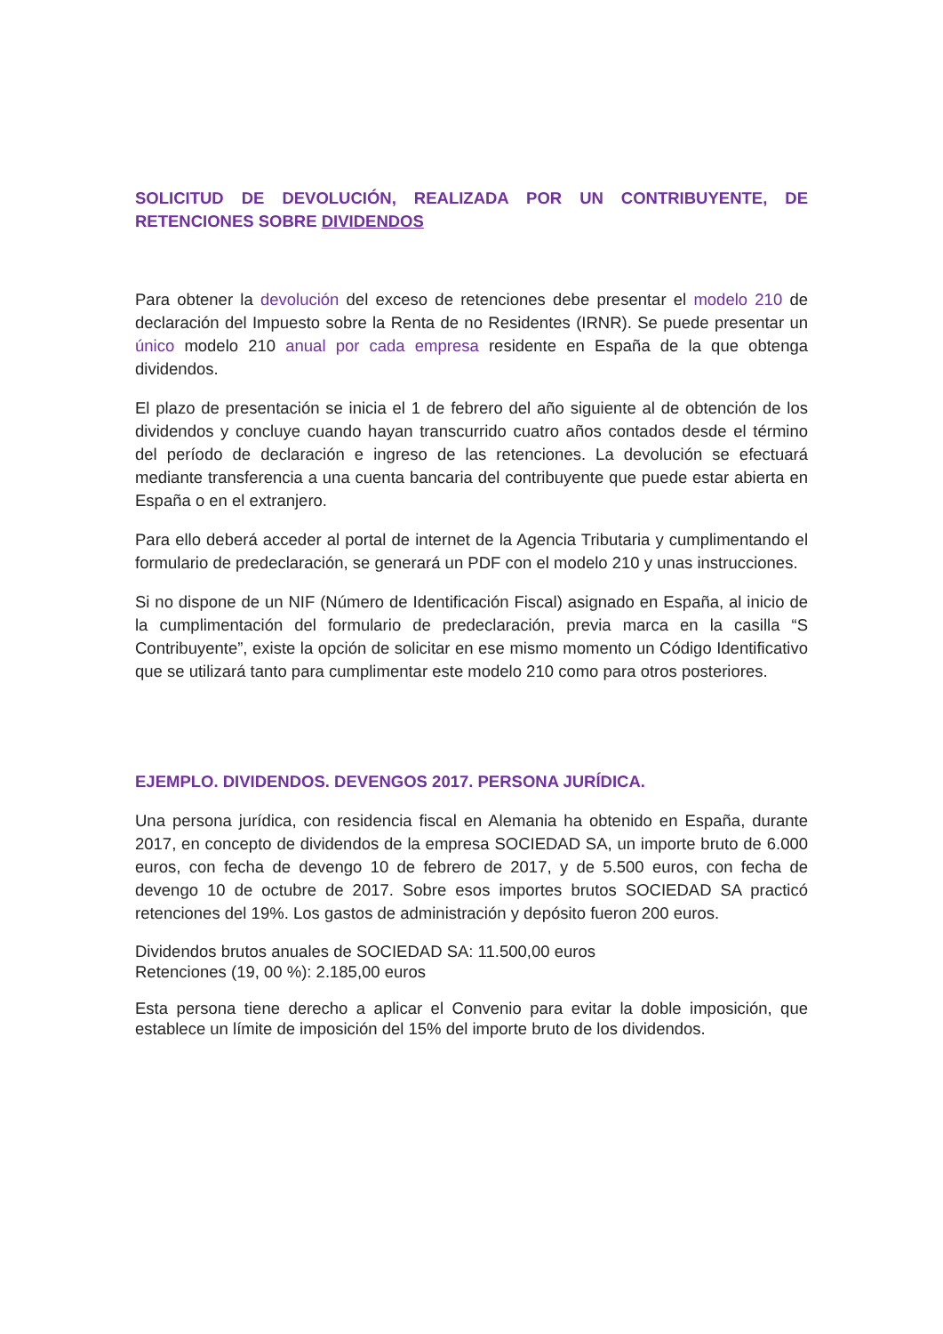SOLICITUD DE DEVOLUCIÓN, REALIZADA POR UN CONTRIBUYENTE, DE RETENCIONES SOBRE DIVIDENDOS
Para obtener la devolución del exceso de retenciones debe presentar el modelo 210 de declaración del Impuesto sobre la Renta de no Residentes (IRNR). Se puede presentar un único modelo 210 anual por cada empresa residente en España de la que obtenga dividendos.
El plazo de presentación se inicia el 1 de febrero del año siguiente al de obtención de los dividendos y concluye cuando hayan transcurrido cuatro años contados desde el término del período de declaración e ingreso de las retenciones. La devolución se efectuará mediante transferencia a una cuenta bancaria del contribuyente que puede estar abierta en España o en el extranjero.
Para ello deberá acceder al portal de internet de la Agencia Tributaria y cumplimentando el formulario de predeclaración, se generará un PDF con el modelo 210 y unas instrucciones.
Si no dispone de un NIF (Número de Identificación Fiscal) asignado en España, al inicio de la cumplimentación del formulario de predeclaración, previa marca en la casilla “S Contribuyente”, existe la opción de solicitar en ese mismo momento un Código Identificativo que se utilizará tanto para cumplimentar este modelo 210 como para otros posteriores.
EJEMPLO. DIVIDENDOS. DEVENGOS 2017. PERSONA JURÍDICA.
Una persona jurídica, con residencia fiscal en Alemania ha obtenido en España, durante 2017, en concepto de dividendos de la empresa SOCIEDAD SA, un importe bruto de 6.000 euros, con fecha de devengo 10 de febrero de 2017, y de 5.500 euros, con fecha de devengo 10 de octubre de 2017. Sobre esos importes brutos SOCIEDAD SA practicó retenciones del 19%. Los gastos de administración y depósito fueron 200 euros.
Dividendos brutos anuales de SOCIEDAD SA: 11.500,00 euros
Retenciones (19, 00 %): 2.185,00 euros
Esta persona tiene derecho a aplicar el Convenio para evitar la doble imposición, que establece un límite de imposición del 15% del importe bruto de los dividendos.